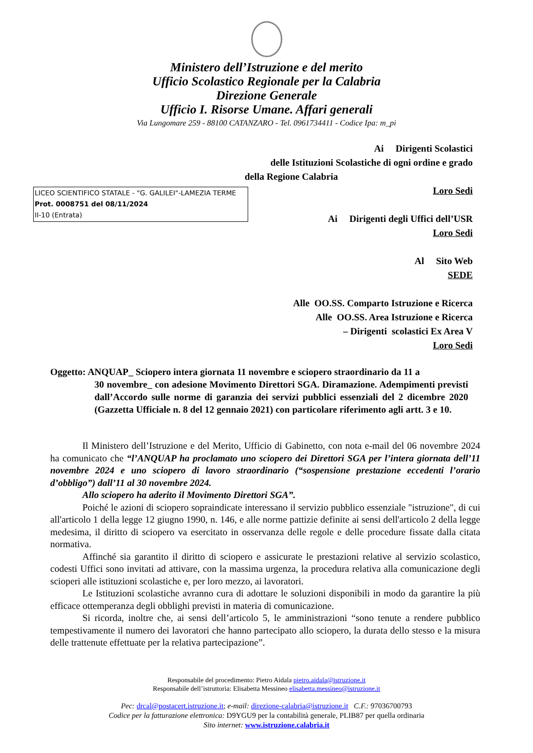Ministero dell’Istruzione e del merito
Ufficio Scolastico Regionale per la Calabria
Direzione Generale
Ufficio I. Risorse Umane. Affari generali
Via Lungomare 259 - 88100 CATANZARO - Tel. 0961734411 - Codice Ipa: m_pi
Ai Dirigenti Scolastici
delle Istituzioni Scolastiche di ogni ordine e grado
della Regione Calabria
Loro Sedi
Ai Dirigenti degli Uffici dell’USR
Loro Sedi
Al Sito Web
SEDE
Alle OO.SS. Comparto Istruzione e Ricerca
Alle OO.SS. Area Istruzione e Ricerca
– Dirigenti scolastici Ex Area V
Loro Sedi
LICEO SCIENTIFICO STATALE - "G. GALILEI"-LAMEZIA TERME
Prot. 0008751 del 08/11/2024
II-10 (Entrata)
Oggetto: ANQUAP_ Sciopero intera giornata 11 novembre e sciopero straordinario da 11 a
30 novembre_ con adesione Movimento Direttori SGA. Diramazione. Adempimenti previsti dall’Accordo sulle norme di garanzia dei servizi pubblici essenziali del 2 dicembre 2020 (Gazzetta Ufficiale n. 8 del 12 gennaio 2021) con particolare riferimento agli artt. 3 e 10.
Il Ministero dell’Istruzione e del Merito, Ufficio di Gabinetto, con nota e-mail del 06 novembre 2024 ha comunicato che “l’ANQUAP ha proclamato uno sciopero dei Direttori SGA per l’intera giornata dell’11 novembre 2024 e uno sciopero di lavoro straordinario (“sospensione prestazione eccedenti l’orario d’obbligo”) dall’11 al 30 novembre 2024.
Allo sciopero ha aderito il Movimento Direttori SGA”.
Poiché le azioni di sciopero sopraindicate interessano il servizio pubblico essenziale "istruzione", di cui all'articolo 1 della legge 12 giugno 1990, n. 146, e alle norme pattizie definite ai sensi dell'articolo 2 della legge medesima, il diritto di sciopero va esercitato in osservanza delle regole e delle procedure fissate dalla citata normativa.
Affinché sia garantito il diritto di sciopero e assicurate le prestazioni relative al servizio scolastico, codesti Uffici sono invitati ad attivare, con la massima urgenza, la procedura relativa alla comunicazione degli scioperi alle istituzioni scolastiche e, per loro mezzo, ai lavoratori.
Le Istituzioni scolastiche avranno cura di adottare le soluzioni disponibili in modo da garantire la più efficace ottemperanza degli obblighi previsti in materia di comunicazione.
Si ricorda, inoltre che, ai sensi dell’articolo 5, le amministrazioni “sono tenute a rendere pubblico tempestivamente il numero dei lavoratori che hanno partecipato allo sciopero, la durata dello stesso e la misura delle trattenute effettuate per la relativa partecipazione”.
Responsabile del procedimento: Pietro Aidala pietro.aidala@istruzione.it
Responsabile dell’istruttoria: Elisabetta Messineo elisabetta.messineo@istruzione.it
Pec: drcal@postacert.istruzione.it; e-mail: direzione-calabria@istruzione.it C.F.: 97036700793
Codice per la fatturazione elettronica: D9YGU9 per la contabilità generale, PLIB87 per quella ordinaria
Sito internet: www.istruzione.calabria.it